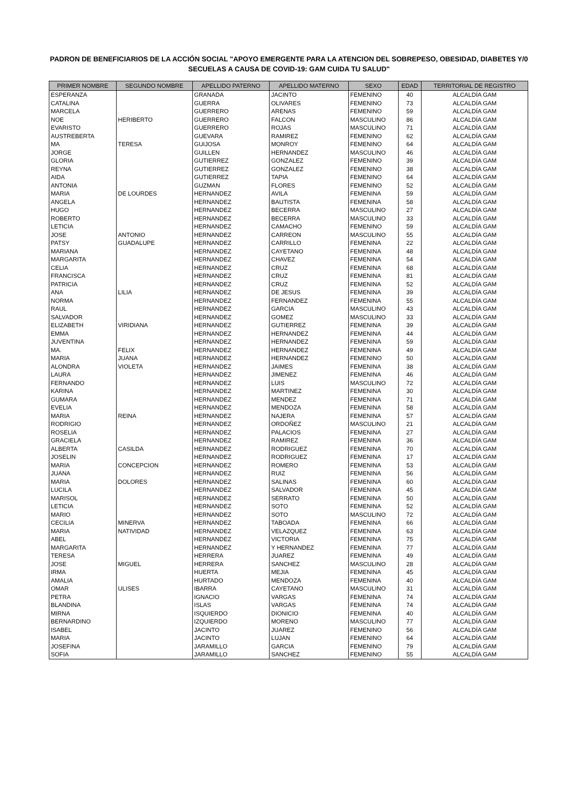PADRON DE BENEFICIARIOS DE LA ACCIÓN SOCIAL "APOYO EMERGENTE PARA LA ATENCION DEL SOBREPESO, OBESIDAD, DIABETES Y/0 SECUELAS A CAUSA DE COVID-19: GAM CUIDA TU SALUD"
| PRIMER NOMBRE | SEGUNDO NOMBRE | APELLIDO PATERNO | APELLIDO MATERNO | SEXO | EDAD | TERRITORIAL DE REGISTRO |
| --- | --- | --- | --- | --- | --- | --- |
| ESPERANZA | | GRANADA | JACINTO | FEMENINO | 40 | ALCALDÍA GAM |
| CATALINA | | GUERRA | OLIVARES | FEMENINO | 73 | ALCALDÍA GAM |
| MARCELA | | GUERRERO | ARENAS | FEMENINO | 59 | ALCALDÍA GAM |
| NOE | HERIBERTO | GUERRERO | FALCON | MASCULINO | 86 | ALCALDÍA GAM |
| EVARISTO | | GUERRERO | ROJAS | MASCULINO | 71 | ALCALDÍA GAM |
| AUSTREBERTA | | GUEVARA | RAMIREZ | FEMENINO | 62 | ALCALDÍA GAM |
| MA | TERESA | GUIJOSA | MONROY | FEMENINO | 64 | ALCALDÍA GAM |
| JORGE | | GUILLEN | HERNANDEZ | MASCULINO | 46 | ALCALDÍA GAM |
| GLORIA | | GUTIERREZ | GONZALEZ | FEMENINO | 39 | ALCALDÍA GAM |
| REYNA | | GUTIERREZ | GONZALEZ | FEMENINO | 38 | ALCALDÍA GAM |
| AIDA | | GUTIERREZ | TAPIA | FEMENINO | 64 | ALCALDÍA GAM |
| ANTONIA | | GUZMAN | FLORES | FEMENINO | 52 | ALCALDÍA GAM |
| MARIA | DE LOURDES | HERNANDEZ | AVILA | FEMENINA | 59 | ALCALDÍA GAM |
| ANGELA | | HERNANDEZ | BAUTISTA | FEMENINA | 58 | ALCALDÍA GAM |
| HUGO | | HERNANDEZ | BECERRA | MASCULINO | 27 | ALCALDÍA GAM |
| ROBERTO | | HERNANDEZ | BECERRA | MASCULINO | 33 | ALCALDÍA GAM |
| LETICIA | | HERNANDEZ | CAMACHO | FEMENINO | 59 | ALCALDÍA GAM |
| JOSE | ANTONIO | HERNANDEZ | CARREON | MASCULINO | 55 | ALCALDÍA GAM |
| PATSY | GUADALUPE | HERNANDEZ | CARRILLO | FEMENINA | 22 | ALCALDÍA GAM |
| MARIANA | | HERNANDEZ | CAYETANO | FEMENINA | 48 | ALCALDÍA GAM |
| MARGARITA | | HERNANDEZ | CHAVEZ | FEMENINA | 54 | ALCALDÍA GAM |
| CELIA | | HERNANDEZ | CRUZ | FEMENINA | 68 | ALCALDÍA GAM |
| FRANCISCA | | HERNANDEZ | CRUZ | FEMENINA | 81 | ALCALDÍA GAM |
| PATRICIA | | HERNANDEZ | CRUZ | FEMENINA | 52 | ALCALDÍA GAM |
| ANA | LILIA | HERNANDEZ | DE JESUS | FEMENINA | 39 | ALCALDÍA GAM |
| NORMA | | HERNANDEZ | FERNANDEZ | FEMENINA | 55 | ALCALDÍA GAM |
| RAUL | | HERNANDEZ | GARCIA | MASCULINO | 43 | ALCALDÍA GAM |
| SALVADOR | | HERNANDEZ | GOMEZ | MASCULINO | 33 | ALCALDÍA GAM |
| ELIZABETH | VIRIDIANA | HERNANDEZ | GUTIERREZ | FEMENINA | 39 | ALCALDÍA GAM |
| EMMA | | HERNANDEZ | HERNANDEZ | FEMENINA | 44 | ALCALDÍA GAM |
| JUVENTINA | | HERNANDEZ | HERNANDEZ | FEMENINA | 59 | ALCALDÍA GAM |
| MA. | FELIX | HERNANDEZ | HERNANDEZ | FEMENINA | 49 | ALCALDÍA GAM |
| MARIA | JUANA | HERNANDEZ | HERNANDEZ | FEMENINO | 50 | ALCALDÍA GAM |
| ALONDRA | VIOLETA | HERNANDEZ | JAIMES | FEMENINA | 38 | ALCALDÍA GAM |
| LAURA | | HERNANDEZ | JIMENEZ | FEMENINA | 46 | ALCALDÍA GAM |
| FERNANDO | | HERNANDEZ | LUIS | MASCULINO | 72 | ALCALDÍA GAM |
| KARINA | | HERNANDEZ | MARTINEZ | FEMENINA | 30 | ALCALDÍA GAM |
| GUMARA | | HERNANDEZ | MENDEZ | FEMENINA | 71 | ALCALDÍA GAM |
| EVELIA | | HERNANDEZ | MENDOZA | FEMENINA | 58 | ALCALDÍA GAM |
| MARIA | REINA | HERNANDEZ | NAJERA | FEMENINA | 57 | ALCALDÍA GAM |
| RODRIGIO | | HERNANDEZ | ORDOÑEZ | MASCULINO | 21 | ALCALDÍA GAM |
| ROSELIA | | HERNANDEZ | PALACIOS | FEMENINA | 27 | ALCALDÍA GAM |
| GRACIELA | | HERNANDEZ | RAMIREZ | FEMENINA | 36 | ALCALDÍA GAM |
| ALBERTA | CASILDA | HERNANDEZ | RODRIGUEZ | FEMENINA | 70 | ALCALDÍA GAM |
| JOSELIN | | HERNANDEZ | RODRIGUEZ | FEMENINA | 17 | ALCALDÍA GAM |
| MARIA | CONCEPCION | HERNANDEZ | ROMERO | FEMENINA | 53 | ALCALDÍA GAM |
| JUANA | | HERNANDEZ | RUIZ | FEMENINA | 56 | ALCALDÍA GAM |
| MARIA | DOLORES | HERNANDEZ | SALINAS | FEMENINA | 60 | ALCALDÍA GAM |
| LUCILA | | HERNANDEZ | SALVADOR | FEMENINA | 45 | ALCALDÍA GAM |
| MARISOL | | HERNANDEZ | SERRATO | FEMENINA | 50 | ALCALDÍA GAM |
| LETICIA | | HERNANDEZ | SOTO | FEMENINA | 52 | ALCALDÍA GAM |
| MARIO | | HERNANDEZ | SOTO | MASCULINO | 72 | ALCALDÍA GAM |
| CECILIA | MINERVA | HERNANDEZ | TABOADA | FEMENINA | 66 | ALCALDÍA GAM |
| MARIA | NATIVIDAD | HERNANDEZ | VELAZQUEZ | FEMENINA | 63 | ALCALDÍA GAM |
| ABEL | | HERNANDEZ | VICTORIA | FEMENINA | 75 | ALCALDÍA GAM |
| MARGARITA | | HERNANDEZ | Y HERNANDEZ | FEMENINA | 77 | ALCALDÍA GAM |
| TERESA | | HERRERA | JUAREZ | FEMENINA | 49 | ALCALDÍA GAM |
| JOSE | MIGUEL | HERRERA | SANCHEZ | MASCULINO | 28 | ALCALDÍA GAM |
| IRMA | | HUERTA | MEJIA | FEMENINA | 45 | ALCALDÍA GAM |
| AMALIA | | HURTADO | MENDOZA | FEMENINA | 40 | ALCALDÍA GAM |
| OMAR | ULISES | IBARRA | CAYETANO | MASCULINO | 31 | ALCALDÍA GAM |
| PETRA | | IGNACIO | VARGAS | FEMENINA | 74 | ALCALDÍA GAM |
| BLANDINA | | ISLAS | VARGAS | FEMENINA | 74 | ALCALDÍA GAM |
| MIRNA | | ISQUIERDO | DIONICIO | FEMENINA | 40 | ALCALDÍA GAM |
| BERNARDINO | | IZQUIERDO | MORENO | MASCULINO | 77 | ALCALDÍA GAM |
| ISABEL | | JACINTO | JUAREZ | FEMENINO | 56 | ALCALDÍA GAM |
| MARIA | | JACINTO | LUJAN | FEMENINO | 64 | ALCALDÍA GAM |
| JOSEFINA | | JARAMILLO | GARCIA | FEMENINO | 79 | ALCALDÍA GAM |
| SOFIA | | JARAMILLO | SANCHEZ | FEMENINO | 55 | ALCALDÍA GAM |